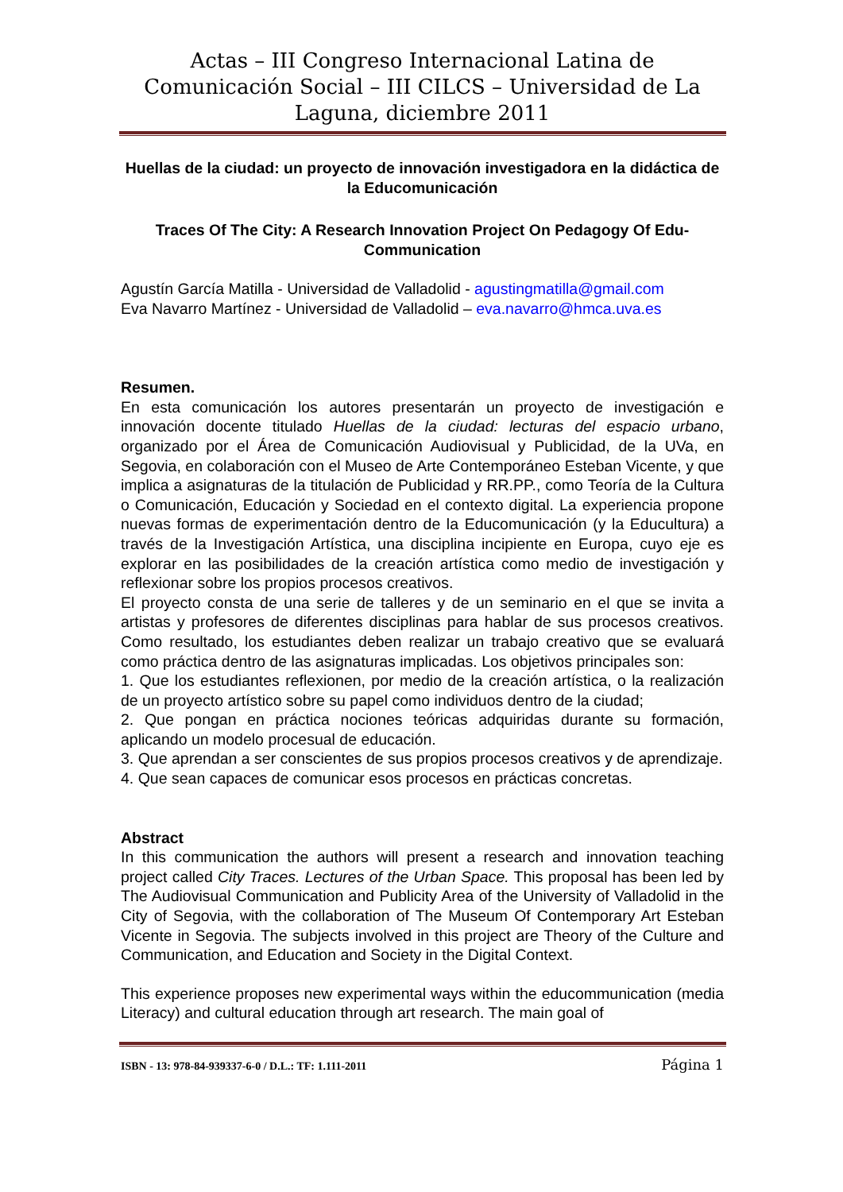Actas – III Congreso Internacional Latina de Comunicación Social – III CILCS – Universidad de La Laguna, diciembre 2011
Huellas de la ciudad: un proyecto de innovación investigadora en la didáctica de la Educomunicación
Traces Of The City: A Research Innovation Project On Pedagogy Of Edu-Communication
Agustín García Matilla - Universidad de Valladolid - agustingmatilla@gmail.com
Eva Navarro Martínez - Universidad de Valladolid – eva.navarro@hmca.uva.es
Resumen.
En esta comunicación los autores presentarán un proyecto de investigación e innovación docente titulado Huellas de la ciudad: lecturas del espacio urbano, organizado por el Área de Comunicación Audiovisual y Publicidad, de la UVa, en Segovia, en colaboración con el Museo de Arte Contemporáneo Esteban Vicente, y que implica a asignaturas de la titulación de Publicidad y RR.PP., como Teoría de la Cultura o Comunicación, Educación y Sociedad en el contexto digital. La experiencia propone nuevas formas de experimentación dentro de la Educomunicación (y la Educultura) a través de la Investigación Artística, una disciplina incipiente en Europa, cuyo eje es explorar en las posibilidades de la creación artística como medio de investigación y reflexionar sobre los propios procesos creativos.
El proyecto consta de una serie de talleres y de un seminario en el que se invita a artistas y profesores de diferentes disciplinas para hablar de sus procesos creativos. Como resultado, los estudiantes deben realizar un trabajo creativo que se evaluará como práctica dentro de las asignaturas implicadas. Los objetivos principales son:
1. Que los estudiantes reflexionen, por medio de la creación artística, o la realización de un proyecto artístico sobre su papel como individuos dentro de la ciudad;
2. Que pongan en práctica nociones teóricas adquiridas durante su formación, aplicando un modelo procesual de educación.
3. Que aprendan a ser conscientes de sus propios procesos creativos y de aprendizaje.
4. Que sean capaces de comunicar esos procesos en prácticas concretas.
Abstract
In this communication the authors will present a research and innovation teaching project called City Traces. Lectures of the Urban Space. This proposal has been led by The Audiovisual Communication and Publicity Area of the University of Valladolid in the City of Segovia, with the collaboration of The Museum Of Contemporary Art Esteban Vicente in Segovia. The subjects involved in this project are Theory of the Culture and Communication, and Education and Society in the Digital Context.
This experience proposes new experimental ways within the educommunication (media Literacy) and cultural education through art research. The main goal of
ISBN - 13: 978-84-939337-6-0 / D.L.: TF: 1.111-2011 Página 1